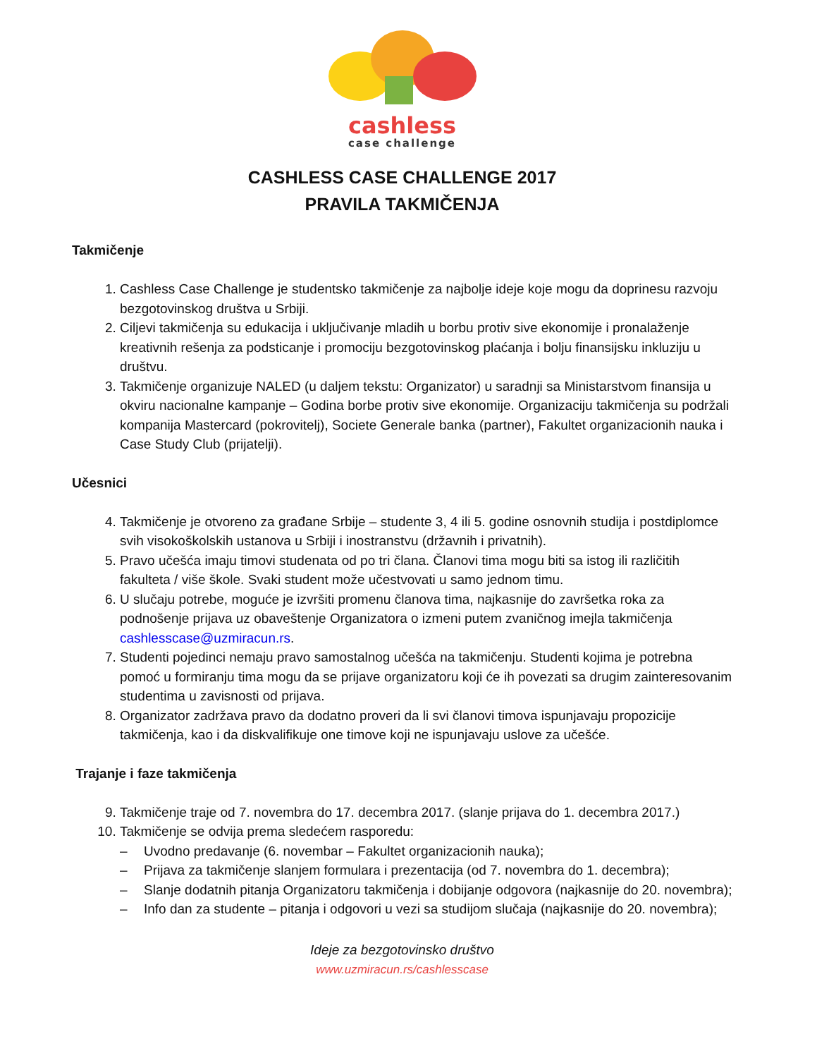cashless
case challenge
CASHLESS CASE CHALLENGE 2017
PRAVILA TAKMIČENJA
Takmičenje
1. Cashless Case Challenge je studentsko takmičenje za najbolje ideje koje mogu da doprinesu razvoju bezgotovinskog društva u Srbiji.
2. Ciljevi takmičenja su edukacija i uključivanje mladih u borbu protiv sive ekonomije i pronalaženje kreativnih rešenja za podsticanje i promociju bezgotovinskog plaćanja i bolju finansijsku inkluziju u društvu.
3. Takmičenje organizuje NALED (u daljem tekstu: Organizator) u saradnji sa Ministarstvom finansija u okviru nacionalne kampanje – Godina borbe protiv sive ekonomije. Organizaciju takmičenja su podržali kompanija Mastercard (pokrovitelj), Societe Generale banka (partner), Fakultet organizacionih nauka i Case Study Club (prijatelji).
Učesnici
4. Takmičenje je otvoreno za građane Srbije – studente 3, 4 ili 5. godine osnovnih studija i postdiplomce svih visokoškolskih ustanova u Srbiji i inostranstvu (državnih i privatnih).
5. Pravo učešća imaju timovi studenata od po tri člana. Članovi tima mogu biti sa istog ili različitih fakulteta / više škole. Svaki student može učestvovati u samo jednom timu.
6. U slučaju potrebe, moguće je izvršiti promenu članova tima, najkasnije do završetka roka za podnošenje prijava uz obaveštenje Organizatora o izmeni putem zvaničnog imejla takmičenja cashlesscase@uzmiracun.rs.
7. Studenti pojedinci nemaju pravo samostalnog učešća na takmičenju. Studenti kojima je potrebna pomoć u formiranju tima mogu da se prijave organizatoru koji će ih povezati sa drugim zainteresovanim studentima u zavisnosti od prijava.
8. Organizator zadržava pravo da dodatno proveri da li svi članovi timova ispunjavaju propozicije takmičenja, kao i da diskvalifikuje one timove koji ne ispunjavaju uslove za učešće.
Trajanje i faze takmičenja
9. Takmičenje traje od 7. novembra do 17. decembra 2017. (slanje prijava do 1. decembra 2017.)
10. Takmičenje se odvija prema sledećem rasporedu:
– Uvodno predavanje (6. novembar – Fakultet organizacionih nauka);
– Prijava za takmičenje slanjem formulara i prezentacija (od 7. novembra do 1. decembra);
– Slanje dodatnih pitanja Organizatoru takmičenja i dobijanje odgovora (najkasnije do 20. novembra);
– Info dan za studente – pitanja i odgovori u vezi sa studijom slučaja (najkasnije do 20. novembra);
Ideje za bezgotovinsko društvo
www.uzmiracun.rs/cashlesscase